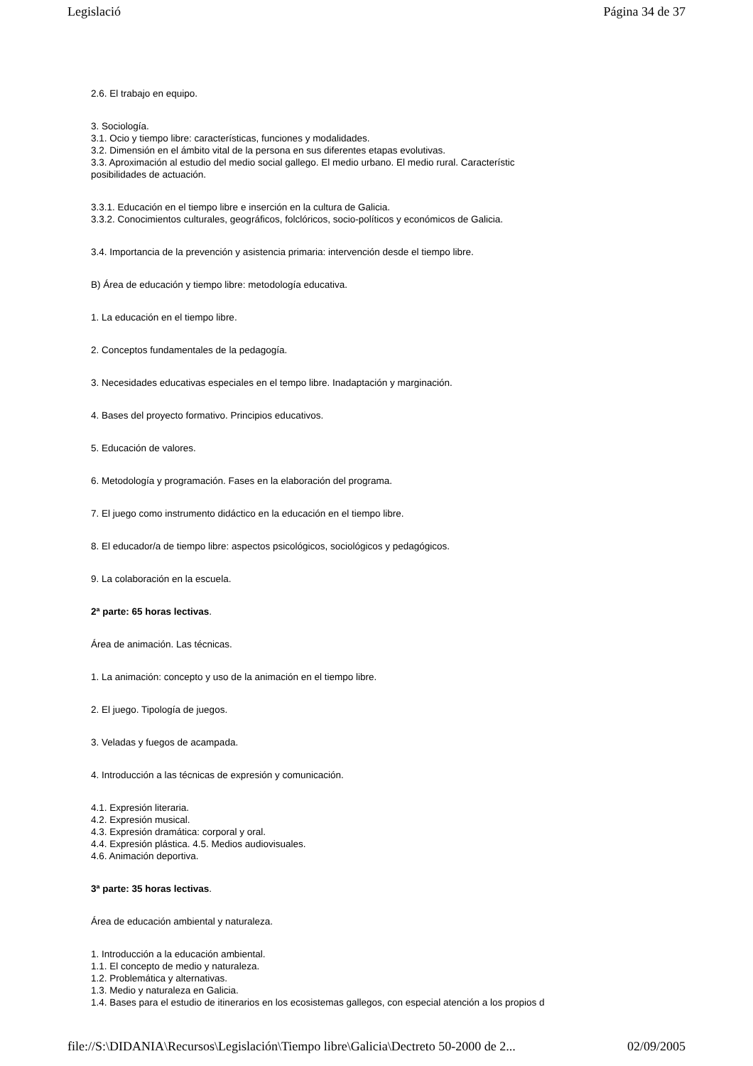Legislació Página 34 de 37
2.6. El trabajo en equipo.
3. Sociología.
3.1. Ocio y tiempo libre: características, funciones y modalidades.
3.2. Dimensión en el ámbito vital de la persona en sus diferentes etapas evolutivas.
3.3. Aproximación al estudio del medio social gallego. El medio urbano. El medio rural. Característic
posibilidades de actuación.
3.3.1. Educación en el tiempo libre e inserción en la cultura de Galicia.
3.3.2. Conocimientos culturales, geográficos, folclóricos, socio-políticos y económicos de Galicia.
3.4. Importancia de la prevención y asistencia primaria: intervención desde el tiempo libre.
B) Área de educación y tiempo libre: metodología educativa.
1. La educación en el tiempo libre.
2. Conceptos fundamentales de la pedagogía.
3. Necesidades educativas especiales en el tempo libre. Inadaptación y marginación.
4. Bases del proyecto formativo. Principios educativos.
5. Educación de valores.
6. Metodología y programación. Fases en la elaboración del programa.
7. El juego como instrumento didáctico en la educación en el tiempo libre.
8. El educador/a de tiempo libre: aspectos psicológicos, sociológicos y pedagógicos.
9. La colaboración en la escuela.
2ª parte: 65 horas lectivas.
Área de animación. Las técnicas.
1. La animación: concepto y uso de la animación en el tiempo libre.
2. El juego. Tipología de juegos.
3. Veladas y fuegos de acampada.
4. Introducción a las técnicas de expresión y comunicación.
4.1. Expresión literaria.
4.2. Expresión musical.
4.3. Expresión dramática: corporal y oral.
4.4. Expresión plástica. 4.5. Medios audiovisuales.
4.6. Animación deportiva.
3ª parte: 35 horas lectivas.
Área de educación ambiental y naturaleza.
1. Introducción a la educación ambiental.
1.1. El concepto de medio y naturaleza.
1.2. Problemática y alternativas.
1.3. Medio y naturaleza en Galicia.
1.4. Bases para el estudio de itinerarios en los ecosistemas gallegos, con especial atención a los propios d
file://S:\DIDANIA\Recursos\Legislación\Tiempo libre\Galicia\Dectreto 50-2000 de 2... 02/09/2005